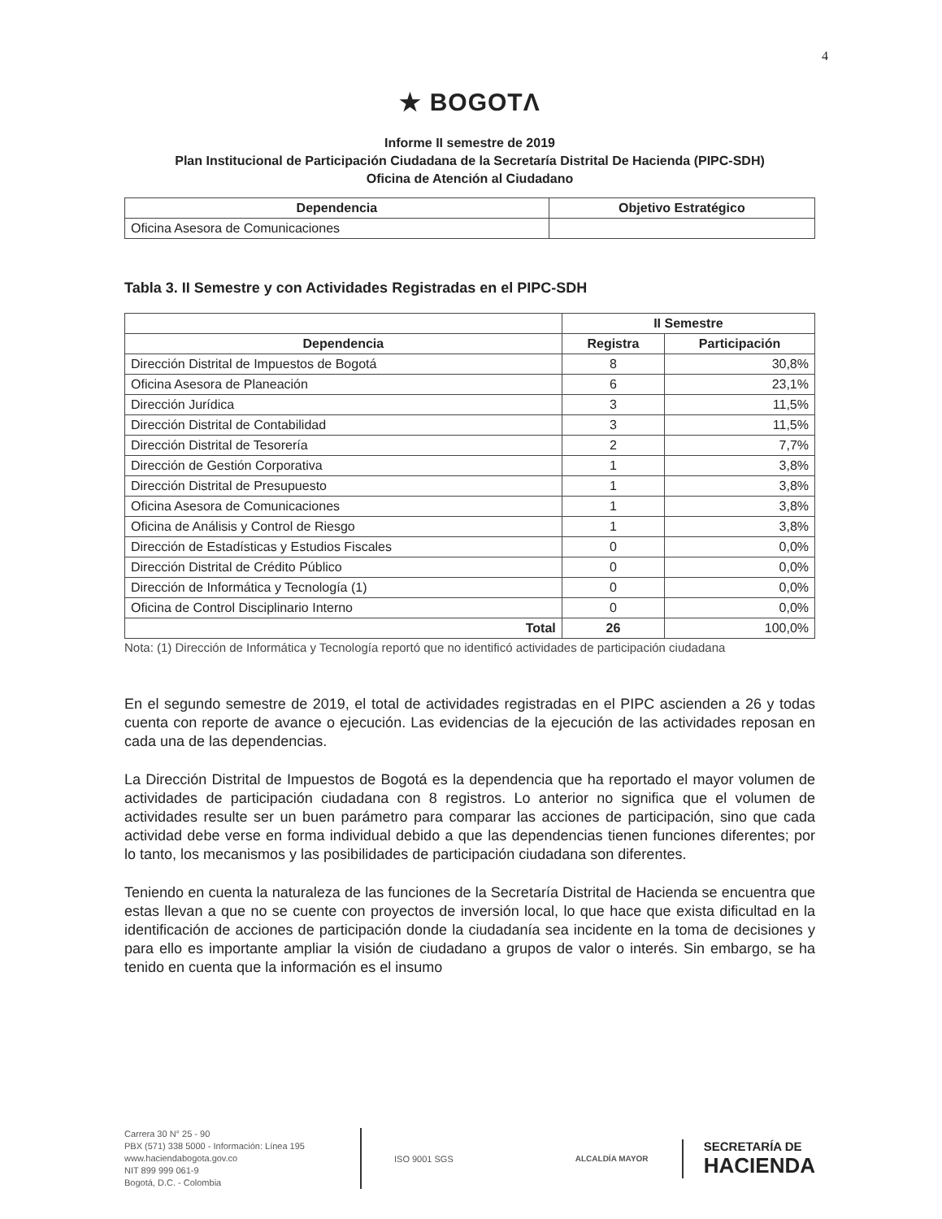4
★ BOGOTΛ
Informe II semestre de 2019
Plan Institucional de Participación Ciudadana de la Secretaría Distrital De Hacienda (PIPC-SDH)
Oficina de Atención al Ciudadano
| Dependencia | Objetivo Estratégico |
| --- | --- |
| Oficina Asesora de Comunicaciones | |
Tabla 3. II Semestre y con Actividades Registradas en el PIPC-SDH
| | II Semestre | |
| --- | --- | --- |
| Dependencia | Registra | Participación |
| Dirección Distrital de Impuestos de Bogotá | 8 | 30,8% |
| Oficina Asesora de Planeación | 6 | 23,1% |
| Dirección Jurídica | 3 | 11,5% |
| Dirección Distrital de Contabilidad | 3 | 11,5% |
| Dirección Distrital de Tesorería | 2 | 7,7% |
| Dirección de Gestión Corporativa | 1 | 3,8% |
| Dirección Distrital de Presupuesto | 1 | 3,8% |
| Oficina Asesora de Comunicaciones | 1 | 3,8% |
| Oficina de Análisis y Control de Riesgo | 1 | 3,8% |
| Dirección de Estadísticas y Estudios Fiscales | 0 | 0,0% |
| Dirección Distrital de Crédito Público | 0 | 0,0% |
| Dirección de Informática y Tecnología (1) | 0 | 0,0% |
| Oficina de Control Disciplinario Interno | 0 | 0,0% |
| Total | 26 | 100,0% |
Nota: (1) Dirección de Informática y Tecnología reportó que no identificó actividades de participación ciudadana
En el segundo semestre de 2019, el total de actividades registradas en el PIPC ascienden a 26 y todas cuenta con reporte de avance o ejecución. Las evidencias de la ejecución de las actividades reposan en cada una de las dependencias.
La Dirección Distrital de Impuestos de Bogotá es la dependencia que ha reportado el mayor volumen de actividades de participación ciudadana con 8 registros. Lo anterior no significa que el volumen de actividades resulte ser un buen parámetro para comparar las acciones de participación, sino que cada actividad debe verse en forma individual debido a que las dependencias tienen funciones diferentes; por lo tanto, los mecanismos y las posibilidades de participación ciudadana son diferentes.
Teniendo en cuenta la naturaleza de las funciones de la Secretaría Distrital de Hacienda se encuentra que estas llevan a que no se cuente con proyectos de inversión local, lo que hace que exista dificultad en la identificación de acciones de participación donde la ciudadanía sea incidente en la toma de decisiones y para ello es importante ampliar la visión de ciudadano a grupos de valor o interés. Sin embargo, se ha tenido en cuenta que la información es el insumo
Carrera 30 N° 25 - 90
PBX (571) 338 5000 - Información: Línea 195
www.haciendabogota.gov.co
NIT 899 999 061-9
Bogotá, D.C. - Colombia
ISO 9001 SGS ALCALDÍA MAYOR
SECRETARÍA DE
HACIENDA